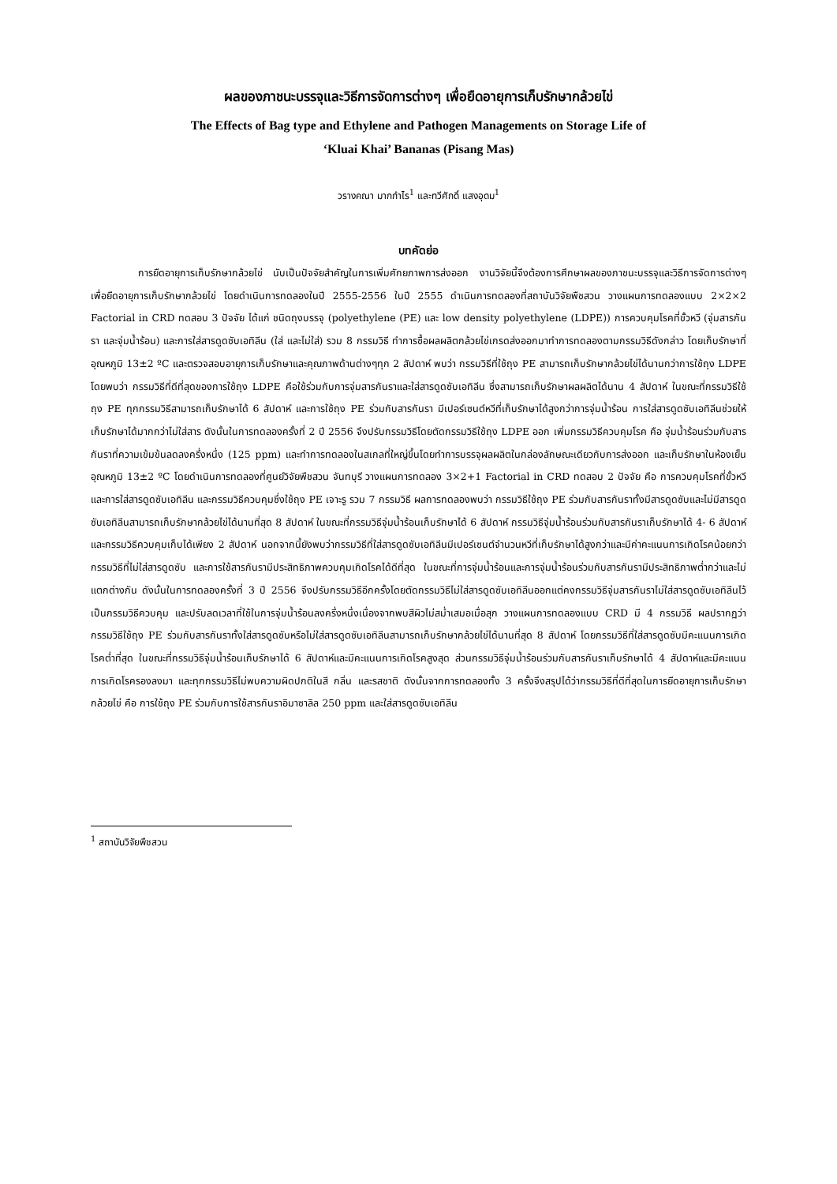ผลของภาชนะบรรจุและวิธีการจัดการต่างๆ เพื่อยืดอายุการเก็บรักษากล้วยไข่
The Effects of Bag type and Ethylene and Pathogen Managements on Storage Life of
‘Kluai Khai’ Bananas (Pisang Mas)
วรางคณา มากกำไร<sup>1</sup> และทวีศักดิ์ แสงอุดม<sup>1</sup>
บทคัดย่อ
การยืดอายุการเก็บรักษากล้วยไข่ นับเป็นปัจจัยสำคัญในการเพิ่มศักยภาพการส่งออก งานวิจัยนี้จึงต้องการศึกษาผลของภาชนะบรรจุและวิธีการจัดการต่างๆ เพื่อยืดอายุการเก็บรักษากล้วยไข่ โดยดำเนินการทดลองในปี 2555-2556 ในปี 2555 ดำเนินการทดลองที่สถาบันวิจัยพืชสวน วางแผนการทดลองแบบ 2×2×2 Factorial in CRD ทดสอบ 3 ปัจจัย ได้แก่ ชนิดถุงบรรจุ (polyethylene (PE) และ low density polyethylene (LDPE)) การควบคุมโรคที่ขั้วหวี (จุ่มสารกันรา และจุ่มน้ำร้อน) และการใส่สารดูดซับเอทิลีน (ใส่ และไม่ใส่) รวม 8 กรรมวิธี ทำการซื้อผลผลิตกล้วยไข่เกรดส่งออกมาทำการทดลองตามกรรมวิธีดังกล่าว โดยเก็บรักษาที่อุณหภูมิ 13±2 ºC และตรวจสอบอายุการเก็บรักษาและคุณภาพด้านต่างๆทุก 2 สัปดาห์ พบว่า กรรมวิธีที่ใช้ถุง PE สามารถเก็บรักษากล้วยไข่ได้นานกว่าการใช้ถุง LDPE โดยพบว่า กรรมวิธีที่ดีที่สุดของการใช้ถุง LDPE คือใช้ร่วมกับการจุ่มสารกันราและใส่สารดูดซับเอทิลีน ซึ่งสามารถเก็บรักษาผลผลิตได้นาน 4 สัปดาห์ ในขณะที่กรรมวิธีใช้ถุง PE ทุกกรรมวิธีสามารถเก็บรักษาได้ 6 สัปดาห์ และการใช้ถุง PE ร่วมกับสารกันรา มีเปอร์เซนต์หวีที่เก็บรักษาได้สูงกว่าการจุ่มน้ำร้อน การใส่สารดูดซับเอทิลีนช่วยให้เก็บรักษาได้มากกว่าไม่ใส่สาร ดังนั้นในการทดลองครั้งที่ 2 ปี 2556 จึงปรับกรรมวิธีโดยตัดกรรมวิธีใช้ถุง LDPE ออก เพิ่มกรรมวิธีควบคุมโรค คือ จุ่มน้ำร้อนร่วมกับสารกันราที่ความเข้มข้นลดลงครึ่งหนึ่ง (125 ppm) และทำการทดลองในสเกลที่ใหญ่ขึ้นโดยทำการบรรจุผลผลิตในกล่องลักษณะเดียวกับการส่งออก และเก็บรักษาในห้องเย็นอุณหภูมิ 13±2 ºC โดยดำเนินการทดลองที่ศูนย์วิจัยพืชสวน จันทบุรี วางแผนการทดลอง 3×2+1 Factorial in CRD ทดสอบ 2 ปัจจัย คือ การควบคุมโรคที่ขั้วหวี และการใส่สารดูดซับเอทิลีน และกรรมวิธีควบคุมซึ่งใช้ถุง PE เจาะรู รวม 7 กรรมวิธี ผลการทดลองพบว่า กรรมวิธีใช้ถุง PE ร่วมกับสารกันราทั้งมีสารดูดซับและไม่มีสารดูดซับเอทิลีนสามารถเก็บรักษากล้วยไข่ได้นานที่สุด 8 สัปดาห์ ในขณะที่กรรมวิธีจุ่มน้ำร้อนเก็บรักษาได้ 6 สัปดาห์ กรรมวิธีจุ่มน้ำร้อนร่วมกับสารกันราเก็บรักษาได้ 4- 6 สัปดาห์ และกรรมวิธีควบคุมเก็บได้เพียง 2 สัปดาห์ นอกจากนี้ยังพบว่ากรรมวิธีที่ใส่สารดูดซับเอทิลีนมีเปอร์เซนต์จำนวนหวีที่เก็บรักษาได้สูงกว่าและมีค่าคะแนนการเกิดโรคน้อยกว่ากรรมวิธีที่ไม่ใส่สารดูดซับ และการใช้สารกันรามีประสิทธิภาพควบคุมเกิดโรคได้ดีที่สุด ในขณะที่การจุ่มน้ำร้อนและการจุ่มน้ำร้อนร่วมกับสารกันรามีประสิทธิภาพต่ำกว่าและไม่แตกต่างกัน ดังนั้นในการทดลองครั้งที่ 3 ปี 2556 จึงปรับกรรมวิธีอีกครั้งโดยตัดกรรมวิธีไม่ใส่สารดูดซับเอทิลีนออกแต่คงกรรมวิธีจุ่มสารกันราไม่ใส่สารดูดซับเอทิลีนไว้เป็นกรรมวิธีควบคุม และปรับลดเวลาที่ใช้ในการจุ่มน้ำร้อนลงครึ่งหนึ่งเนื่องจากพบสีผิวไม่สม่ำเสมอเมื่อสุก วางแผนการทดลองแบบ CRD มี 4 กรรมวิธี ผลปรากฏว่า กรรมวิธีใช้ถุง PE ร่วมกับสารกันราทั้งใส่สารดูดซับหรือไม่ใส่สารดูดซับเอทิลีนสามารถเก็บรักษากล้วยไข่ได้นานที่สุด 8 สัปดาห์ โดยกรรมวิธีที่ใส่สารดูดซับมีคะแนนการเกิดโรคต่ำที่สุด ในขณะที่กรรมวิธีจุ่มน้ำร้อนเก็บรักษาได้ 6 สัปดาห์และมีคะแนนการเกิดโรคสูงสุด ส่วนกรรมวิธีจุ่มน้ำร้อนร่วมกับสารกันราเก็บรักษาได้ 4 สัปดาห์และมีคะแนนการเกิดโรครองลงมา และทุกกรรมวิธีไม่พบความผิดปกติในสี กลิ่น และรสชาติ ดังนั้นจากการทดลองทั้ง 3 ครั้งจึงสรุปได้ว่ากรรมวิธีที่ดีที่สุดในการยืดอายุการเก็บรักษากล้วยไข่ คือ การใช้ถุง PE ร่วมกับการใช้สารกันราอิมาซาลิล 250 ppm และใส่สารดูดซับเอทิลีน
<sup>1</sup> สถาบันวิจัยพืชสวน